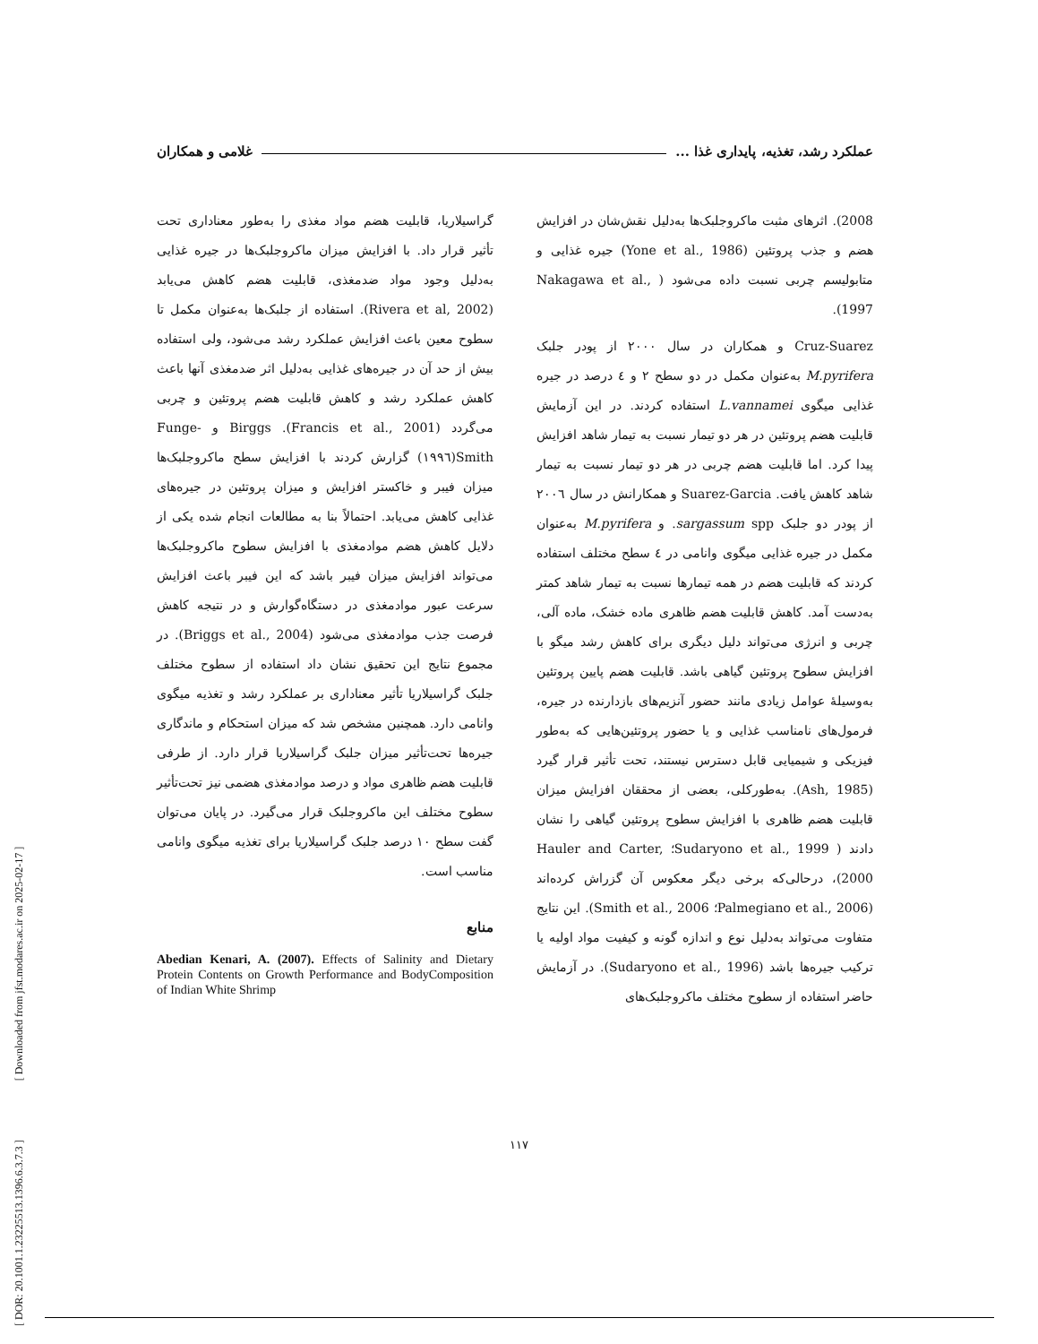عملکرد رشد، تغذیه، پایداری غذا ... غلامی و همکاران
2008). اثرهای مثبت ماکروجلبک‌ها به‌دلیل نقش‌شان در افزایش هضم و جذب پروتئین (Yone et al., 1986) جیره غذایی و متابولیسم چربی نسبت داده می‌شود ( Nakagawa et al., 1997).
Cruz-Suarez و همکاران در سال ۲۰۰۰ از پودر جلبک M.pyrifera به‌عنوان مکمل در دو سطح ۲ و ٤ درصد در جیره غذایی میگوی L.vannamei استفاده کردند. در این آزمایش قابلیت هضم پروتئین در هر دو تیمار نسبت به تیمار شاهد افزایش پیدا کرد. اما قابلیت هضم چربی در هر دو تیمار نسبت به تیمار شاهد کاهش یافت. Suarez-Garcia و همکارانش در سال ۲۰۰٦ از پودر دو جلبک sargassum spp. و M.pyrifera به‌عنوان مکمل در جیره غذایی میگوی وانامی در ٤ سطح مختلف استفاده کردند که قابلیت هضم در همه تیمارها نسبت به تیمار شاهد کمتر به‌دست آمد. کاهش قابلیت هضم ظاهری ماده خشک، ماده آلی، چربی و انرژی می‌تواند دلیل دیگری برای کاهش رشد میگو با افزایش سطوح پروتئین گیاهی باشد. قابلیت هضم پایین پروتئین به‌وسیلهٔ عوامل زیادی مانند حضور آنزیم‌های بازدارنده در جیره، فرمول‌های نامناسب غذایی و یا حضور پروتئین‌هایی که به‌طور فیزیکی و شیمیایی قابل دسترس نیستند، تحت تأثیر قرار گیرد (Ash, 1985). به‌طورکلی، بعضی از محققان افزایش میزان قابلیت هضم ظاهری با افزایش سطوح پروتئین گیاهی را نشان دادند ( Sudaryono et al., 1999؛ Hauler and Carter, 2000)، درحالی‌که برخی دیگر معکوس آن گزراش کرده‌اند (Palmegiano et al., 2006؛ Smith et al., 2006). این نتایج متفاوت می‌تواند به‌دلیل نوع و اندازه گونه و کیفیت مواد اولیه یا ترکیب جیره‌ها باشد (Sudaryono et al., 1996). در آزمایش حاضر استفاده از سطوح مختلف ماکروجلبک‌های
گراسیلاریا، قابلیت هضم مواد مغذی را به‌طور معناداری تحت تأثیر قرار داد. با افزایش میزان ماکروجلبک‌ها در جیره غذایی به‌دلیل وجود مواد ضدمغذی، قابلیت هضم کاهش می‌یابد (Rivera et al, 2002). استفاده از جلبک‌ها به‌عنوان مکمل تا سطوح معین باعث افزایش عملکرد رشد می‌شود، ولی استفاده بیش از حد آن در جیره‌های غذایی به‌دلیل اثر ضدمغذی آنها باعث کاهش عملکرد رشد و کاهش قابلیت هضم پروتئین و چربی می‌گردد (Francis et al., 2001). Birggs و Funge-Smith(۱۹۹٦) گزارش کردند با افزایش سطح ماکروجلبک‌ها میزان فیبر و خاکستر افزایش و میزان پروتئین در جیره‌های غذایی کاهش می‌یابد. احتمالاً بنا به مطالعات انجام شده یکی از دلایل کاهش هضم موادمغذی با افزایش سطوح ماکروجلبک‌ها می‌تواند افزایش میزان فیبر باشد که این فیبر باعث افزایش سرعت عبور موادمغذی در دستگاه‌گوارش و در نتیجه کاهش فرصت جذب موادمغذی می‌شود (Briggs et al., 2004). در مجموع نتایج این تحقیق نشان داد استفاده از سطوح مختلف جلبک گراسیلاریا تأثیر معناداری بر عملکرد رشد و تغذیه میگوی وانامی دارد. همچنین مشخص شد که میزان استحکام و ماندگاری جیره‌ها تحت‌تأثیر میزان جلبک گراسیلاریا قرار دارد. از طرفی قابلیت هضم ظاهری مواد و درصد موادمغذی هضمی نیز تحت‌تأثیر سطوح مختلف این ماکروجلبک قرار می‌گیرد. در پایان می‌توان گفت سطح ۱۰ درصد جلبک گراسیلاریا برای تغذیه میگوی وانامی مناسب است.
منابع
Abedian Kenari, A. (2007). Effects of Salinity and Dietary Protein Contents on Growth Performance and BodyComposition of Indian White Shrimp
۱۱۷
[ DOR: 20.1001.1.23225513.1396.6.3.7.3 ] [ Downloaded from jfst.modares.ac.ir on 2025-02-17 ]